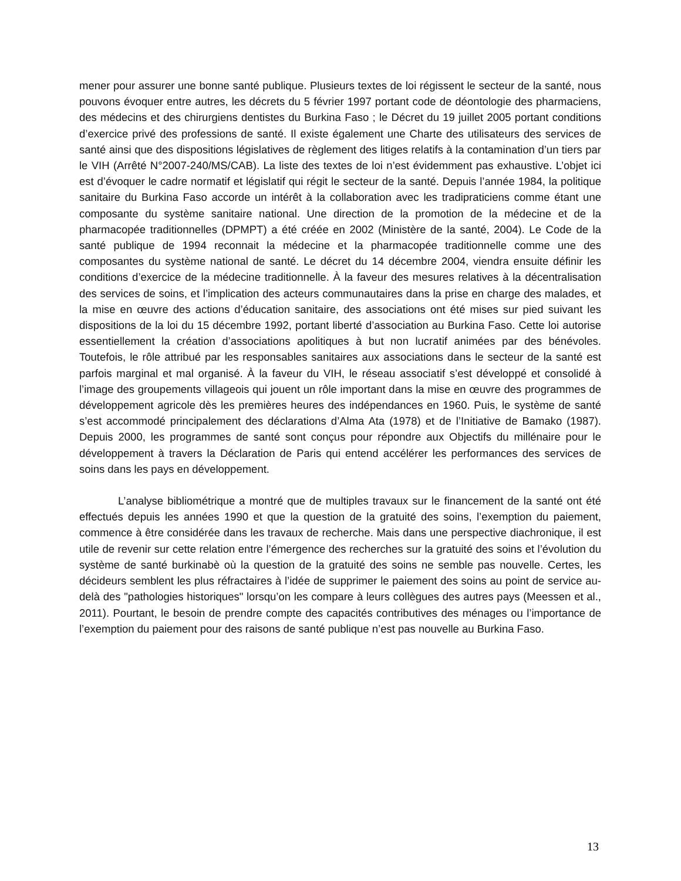mener pour assurer une bonne santé publique. Plusieurs textes de loi régissent le secteur de la santé, nous pouvons évoquer entre autres, les décrets du 5 février 1997 portant code de déontologie des pharmaciens, des médecins et des chirurgiens dentistes du Burkina Faso ; le Décret du 19 juillet 2005 portant conditions d’exercice privé des professions de santé. Il existe également une Charte des utilisateurs des services de santé ainsi que des dispositions législatives de règlement des litiges relatifs à la contamination d’un tiers par le VIH (Arrêté N°2007-240/MS/CAB). La liste des textes de loi n’est évidemment pas exhaustive. L’objet ici est d’évoquer le cadre normatif et législatif qui régit le secteur de la santé. Depuis l’année 1984, la politique sanitaire du Burkina Faso accorde un intérêt à la collaboration avec les tradipraticiens comme étant une composante du système sanitaire national. Une direction de la promotion de la médecine et de la pharmacopée traditionnelles (DPMPT) a été créée en 2002 (Ministère de la santé, 2004). Le Code de la santé publique de 1994 reconnait la médecine et la pharmacopée traditionnelle comme une des composantes du système national de santé. Le décret du 14 décembre 2004, viendra ensuite définir les conditions d’exercice de la médecine traditionnelle. À la faveur des mesures relatives à la décentralisation des services de soins, et l’implication des acteurs communautaires dans la prise en charge des malades, et la mise en œuvre des actions d’éducation sanitaire, des associations ont été mises sur pied suivant les dispositions de la loi du 15 décembre 1992, portant liberté d’association au Burkina Faso. Cette loi autorise essentiellement la création d’associations apolitiques à but non lucratif animées par des bénévoles. Toutefois, le rôle attribué par les responsables sanitaires aux associations dans le secteur de la santé est parfois marginal et mal organisé. À la faveur du VIH, le réseau associatif s’est développé et consolidé à l’image des groupements villageois qui jouent un rôle important dans la mise en œuvre des programmes de développement agricole dès les premières heures des indépendances en 1960. Puis, le système de santé s’est accommodé principalement des déclarations d’Alma Ata (1978) et de l’Initiative de Bamako (1987). Depuis 2000, les programmes de santé sont conçus pour répondre aux Objectifs du millénaire pour le développement à travers la Déclaration de Paris qui entend accélérer les performances des services de soins dans les pays en développement.
L’analyse bibliométrique a montré que de multiples travaux sur le financement de la santé ont été effectués depuis les années 1990 et que la question de la gratuité des soins, l’exemption du paiement, commence à être considérée dans les travaux de recherche. Mais dans une perspective diachronique, il est utile de revenir sur cette relation entre l’émergence des recherches sur la gratuité des soins et l’évolution du système de santé burkinabè où la question de la gratuité des soins ne semble pas nouvelle. Certes, les décideurs semblent les plus réfractaires à l’idée de supprimer le paiement des soins au point de service au-delà des "pathologies historiques" lorsqu’on les compare à leurs collègues des autres pays (Meessen et al., 2011). Pourtant, le besoin de prendre compte des capacités contributives des ménages ou l’importance de l’exemption du paiement pour des raisons de santé publique n’est pas nouvelle au Burkina Faso.
13